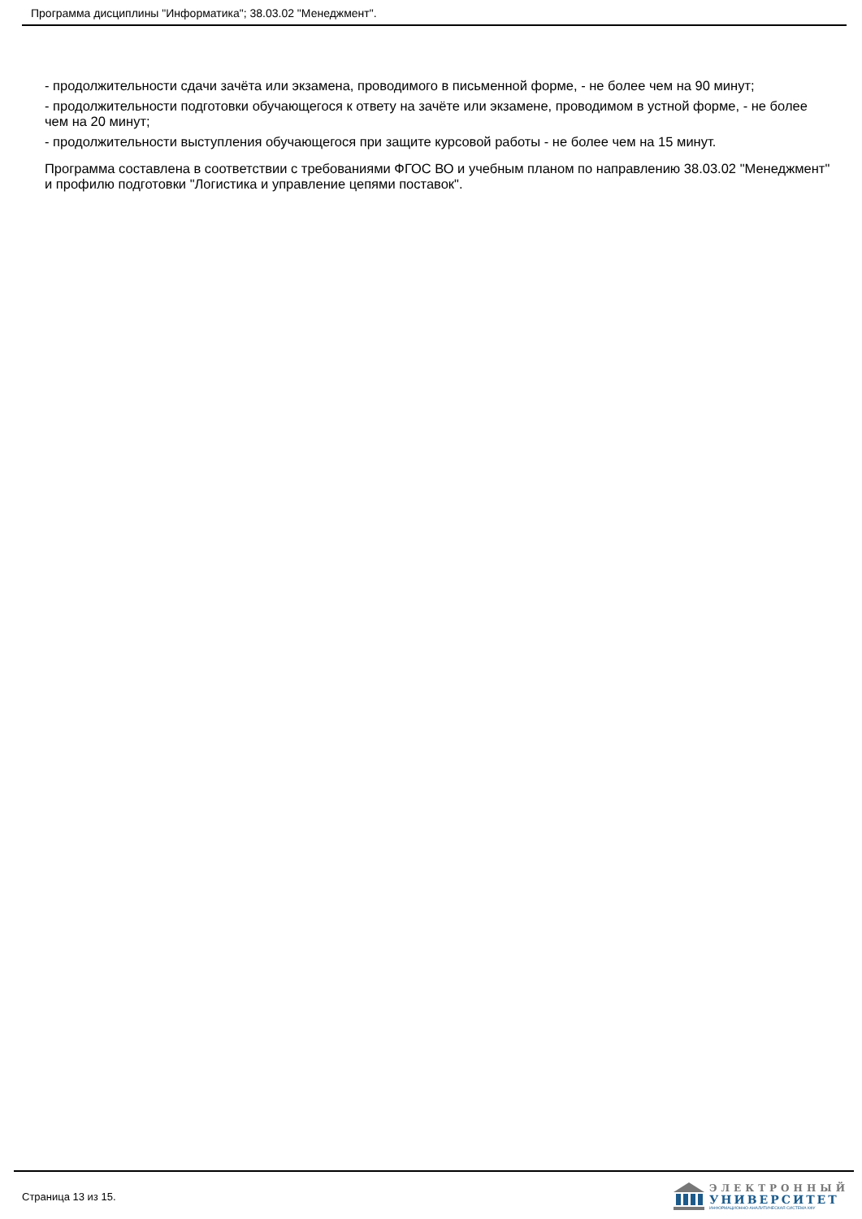Программа дисциплины "Информатика"; 38.03.02 "Менеджмент".
- продолжительности сдачи зачёта или экзамена, проводимого в письменной форме, - не более чем на 90 минут;
- продолжительности подготовки обучающегося к ответу на зачёте или экзамене, проводимом в устной форме, - не более чем на 20 минут;
- продолжительности выступления обучающегося при защите курсовой работы - не более чем на 15 минут.
Программа составлена в соответствии с требованиями ФГОС ВО и учебным планом по направлению 38.03.02 "Менеджмент" и профилю подготовки "Логистика и управление цепями поставок".
Страница 13 из 15.
ЭЛЕКТРОННЫЙ
УНИВЕРСИТЕТ
ИНФОРМАЦИОННО-АНАЛИТИЧЕСКАЯ СИСТЕМА КФУ